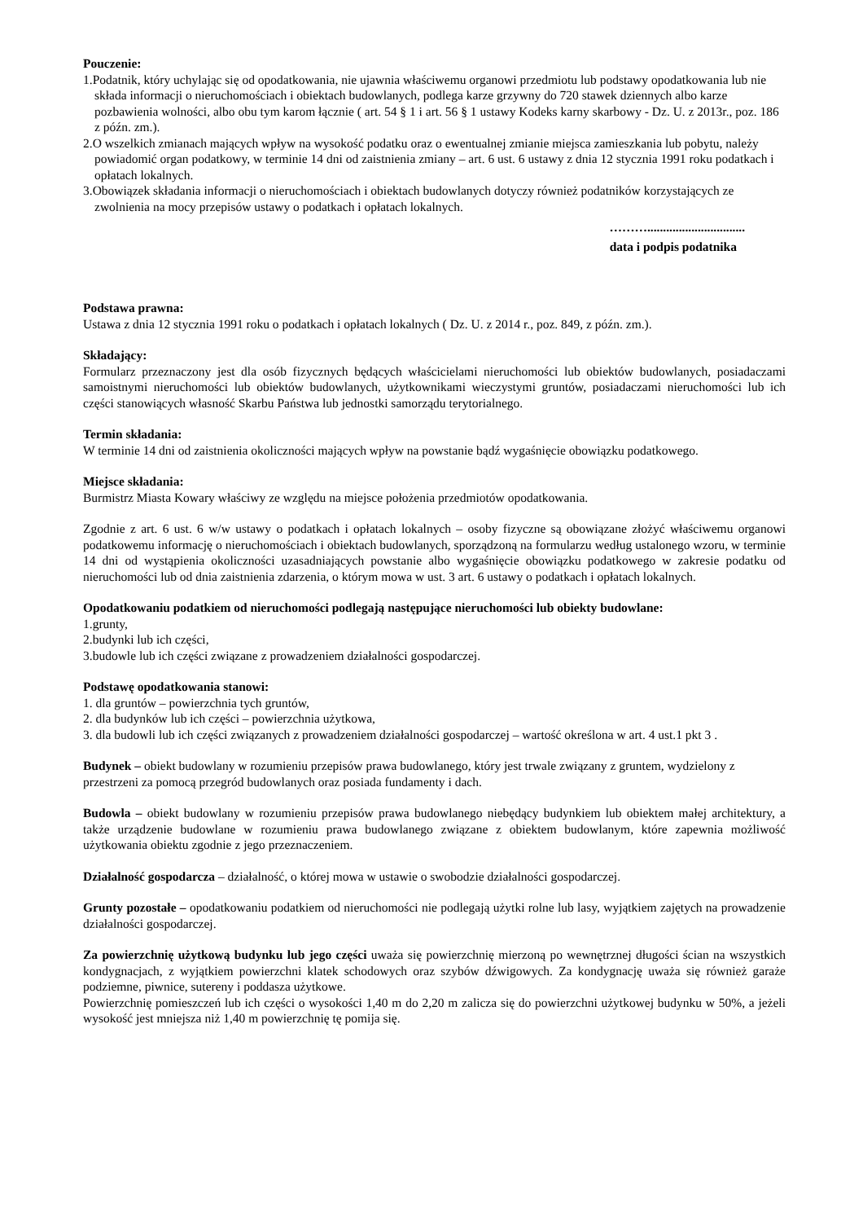Pouczenie:
1.Podatnik, który uchylając się od opodatkowania, nie ujawnia właściwemu organowi przedmiotu lub podstawy opodatkowania lub nie składa informacji o nieruchomościach i obiektach budowlanych, podlega karze grzywny do 720 stawek dziennych albo karze pozbawienia wolności, albo obu tym karom łącznie ( art. 54 § 1 i art. 56 § 1 ustawy Kodeks karny skarbowy - Dz. U. z 2013r., poz. 186 z późn. zm.).
2.O wszelkich zmianach mających wpływ na wysokość podatku oraz o ewentualnej zmianie miejsca zamieszkania lub pobytu, należy powiadomić organ podatkowy, w terminie 14 dni od zaistnienia zmiany – art. 6 ust. 6 ustawy z dnia 12 stycznia 1991 roku podatkach i opłatach lokalnych.
3.Obowiązek składania informacji o nieruchomościach i obiektach budowlanych dotyczy również podatników korzystających ze zwolnienia na mocy przepisów ustawy o podatkach i opłatach lokalnych.
………...............................
data i podpis podatnika
Podstawa prawna:
Ustawa z dnia 12 stycznia 1991 roku o podatkach i opłatach lokalnych ( Dz. U. z 2014 r., poz. 849, z późn. zm.).
Składający:
Formularz przeznaczony jest dla osób fizycznych będących właścicielami nieruchomości lub obiektów budowlanych, posiadaczami samoistnymi nieruchomości lub obiektów budowlanych, użytkownikami wieczystymi gruntów, posiadaczami nieruchomości lub ich części stanowiących własność Skarbu Państwa lub jednostki samorządu terytorialnego.
Termin składania:
W terminie 14 dni od zaistnienia okoliczności mających wpływ na powstanie bądź wygaśnięcie obowiązku podatkowego.
Miejsce składania:
Burmistrz Miasta Kowary właściwy ze względu na miejsce położenia przedmiotów opodatkowania.
Zgodnie z art. 6 ust. 6 w/w ustawy o podatkach i opłatach lokalnych – osoby fizyczne są obowiązane złożyć właściwemu organowi podatkowemu informację o nieruchomościach i obiektach budowlanych, sporządzoną na formularzu według ustalonego wzoru, w terminie 14 dni od wystąpienia okoliczności uzasadniających powstanie albo wygaśnięcie obowiązku podatkowego w zakresie podatku od nieruchomości lub od dnia zaistnienia zdarzenia, o którym mowa w ust. 3 art. 6 ustawy o podatkach i opłatach lokalnych.
Opodatkowaniu podatkiem od nieruchomości podlegają następujące nieruchomości lub obiekty budowlane:
1.grunty,
2.budynki lub ich części,
3.budowle lub ich części związane z prowadzeniem działalności gospodarczej.
Podstawę opodatkowania stanowi:
1. dla gruntów – powierzchnia tych gruntów,
2. dla budynków lub ich części – powierzchnia użytkowa,
3. dla budowli lub ich części związanych z prowadzeniem działalności gospodarczej – wartość określona w art. 4 ust.1 pkt 3 .
Budynek – obiekt budowlany w rozumieniu przepisów prawa budowlanego, który jest trwale związany z gruntem, wydzielony z przestrzeni za pomocą przegród budowlanych oraz posiada fundamenty i dach.
Budowla – obiekt budowlany w rozumieniu przepisów prawa budowlanego niebędący budynkiem lub obiektem małej architektury, a także urządzenie budowlane w rozumieniu prawa budowlanego związane z obiektem budowlanym, które zapewnia możliwość użytkowania obiektu zgodnie z jego przeznaczeniem.
Działalność gospodarcza – działalność, o której mowa w ustawie o swobodzie działalności gospodarczej.
Grunty pozostałe – opodatkowaniu podatkiem od nieruchomości nie podlegają użytki rolne lub lasy, wyjątkiem zajętych na prowadzenie działalności gospodarczej.
Za powierzchnię użytkową budynku lub jego części uważa się powierzchnię mierzoną po wewnętrznej długości ścian na wszystkich kondygnacjach, z wyjątkiem powierzchni klatek schodowych oraz szybów dźwigowych. Za kondygnację uważa się również garaże podziemne, piwnice, sutereny i poddasza użytkowe.
Powierzchnię pomieszczeń lub ich części o wysokości 1,40 m do 2,20 m zalicza się do powierzchni użytkowej budynku w 50%, a jeżeli wysokość jest mniejsza niż 1,40 m powierzchnię tę pomija się.